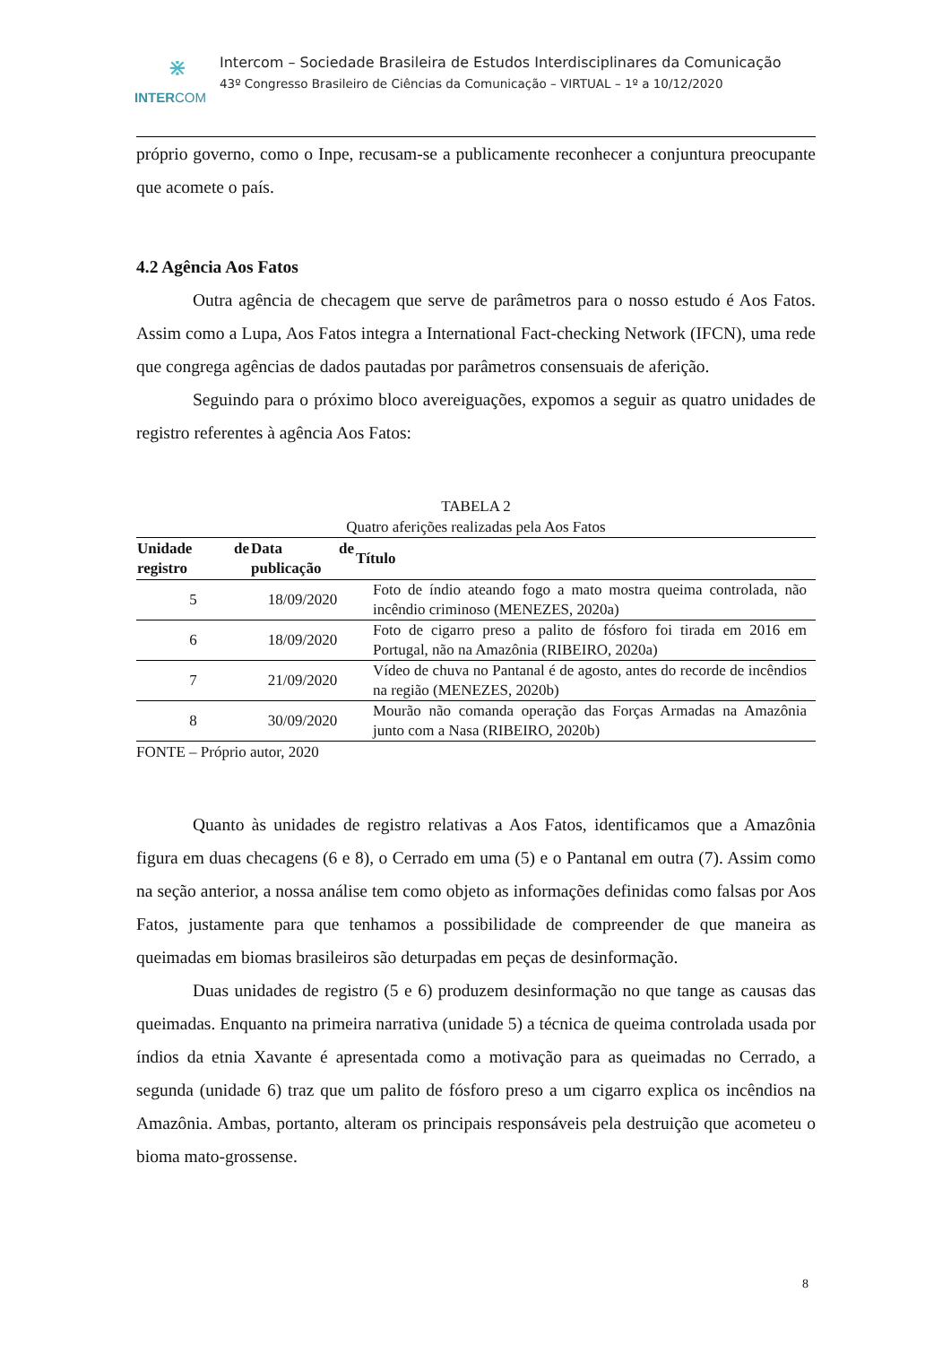⋇
INTERCOM
Intercom – Sociedade Brasileira de Estudos Interdisciplinares da Comunicação
43º Congresso Brasileiro de Ciências da Comunicação – VIRTUAL – 1º a 10/12/2020
próprio governo, como o Inpe, recusam-se a publicamente reconhecer a conjuntura preocupante que acomete o país.
4.2 Agência Aos Fatos
Outra agência de checagem que serve de parâmetros para o nosso estudo é Aos Fatos. Assim como a Lupa, Aos Fatos integra a International Fact-checking Network (IFCN), uma rede que congrega agências de dados pautadas por parâmetros consensuais de aferição.
Seguindo para o próximo bloco avereiguações, expomos a seguir as quatro unidades de registro referentes à agência Aos Fatos:
TABELA 2
Quatro aferições realizadas pela Aos Fatos
| Unidade de registro | Data de publicação | Título |
| --- | --- | --- |
| 5 | 18/09/2020 | Foto de índio ateando fogo a mato mostra queima controlada, não incêndio criminoso (MENEZES, 2020a) |
| 6 | 18/09/2020 | Foto de cigarro preso a palito de fósforo foi tirada em 2016 em Portugal, não na Amazônia (RIBEIRO, 2020a) |
| 7 | 21/09/2020 | Vídeo de chuva no Pantanal é de agosto, antes do recorde de incêndios na região (MENEZES, 2020b) |
| 8 | 30/09/2020 | Mourão não comanda operação das Forças Armadas na Amazônia junto com a Nasa (RIBEIRO, 2020b) |
FONTE – Próprio autor, 2020
Quanto às unidades de registro relativas a Aos Fatos, identificamos que a Amazônia figura em duas checagens (6 e 8), o Cerrado em uma (5) e o Pantanal em outra (7). Assim como na seção anterior, a nossa análise tem como objeto as informações definidas como falsas por Aos Fatos, justamente para que tenhamos a possibilidade de compreender de que maneira as queimadas em biomas brasileiros são deturpadas em peças de desinformação.
Duas unidades de registro (5 e 6) produzem desinformação no que tange as causas das queimadas. Enquanto na primeira narrativa (unidade 5) a técnica de queima controlada usada por índios da etnia Xavante é apresentada como a motivação para as queimadas no Cerrado, a segunda (unidade 6) traz que um palito de fósforo preso a um cigarro explica os incêndios na Amazônia. Ambas, portanto, alteram os principais responsáveis pela destruição que acometeu o bioma mato-grossense.
8